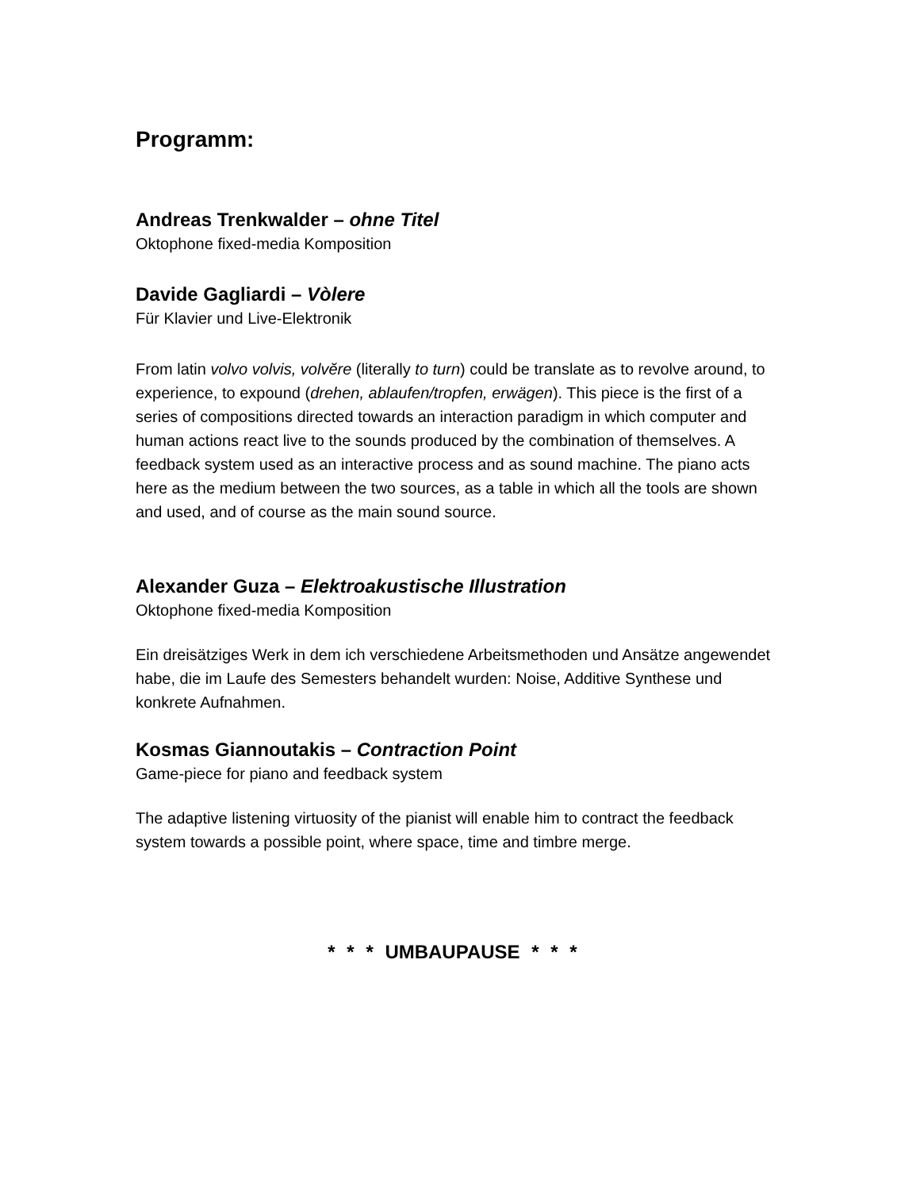Programm:
Andreas Trenkwalder – ohne Titel
Oktophone fixed-media Komposition
Davide Gagliardi – Vòlere
Für Klavier und Live-Elektronik
From latin volvo volvis, volvĕre (literally to turn) could be translate as to revolve around, to experience, to expound (drehen, ablaufen/tropfen, erwägen). This piece is the first of a series of compositions directed towards an interaction paradigm in which computer and human actions react live to the sounds produced by the combination of themselves. A feedback system used as an interactive process and as sound machine. The piano acts here as the medium between the two sources, as a table in which all the tools are shown and used, and of course as the main sound source.
Alexander Guza – Elektroakustische Illustration
Oktophone fixed-media Komposition
Ein dreisätziges Werk in dem ich verschiedene Arbeitsmethoden und Ansätze angewendet habe, die im Laufe des Semesters behandelt wurden: Noise, Additive Synthese und konkrete Aufnahmen.
Kosmas Giannoutakis – Contraction Point
Game-piece for piano and feedback system
The adaptive listening virtuosity of the pianist will enable him to contract the feedback system towards a possible point, where space, time and timbre merge.
* * * UMBAUPAUSE * * *